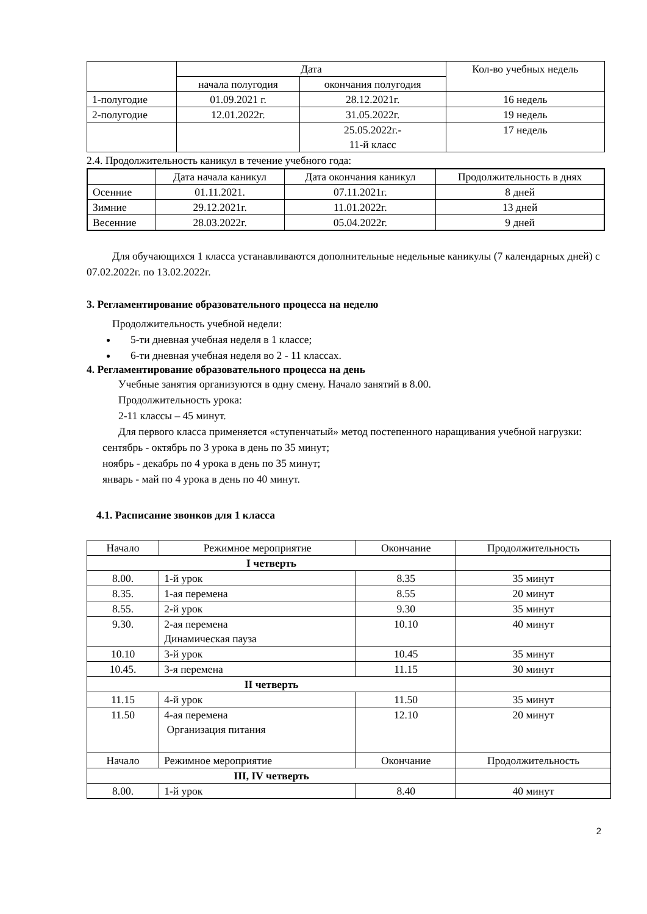| | Дата | | Кол-во учебных недель |
| --- | --- | --- | --- |
| | начала полугодия | окончания полугодия | |
| 1-полугодие | 01.09.2021 г. | 28.12.2021г. | 16 недель |
| 2-полугодие | 12.01.2022г. | 31.05.2022г. | 19 недель |
| | | 25.05.2022г.- 11-й класс | 17 недель |
2.4. Продолжительность каникул в течение учебного года:
| | Дата начала каникул | Дата окончания каникул | Продолжительность в днях |
| --- | --- | --- | --- |
| Осенние | 01.11.2021. | 07.11.2021г. | 8 дней |
| Зимние | 29.12.2021г. | 11.01.2022г. | 13 дней |
| Весенние | 28.03.2022г. | 05.04.2022г. | 9 дней |
Для обучающихся 1 класса устанавливаются дополнительные недельные каникулы (7 календарных дней) с 07.02.2022г. по 13.02.2022г.
3. Регламентирование образовательного процесса на неделю
Продолжительность учебной недели:
5-ти дневная учебная неделя в 1 классе;
6-ти дневная учебная неделя во 2 - 11 классах.
4. Регламентирование образовательного процесса на день
Учебные занятия организуются в одну смену. Начало занятий в 8.00.
Продолжительность урока:
2-11 классы – 45 минут.
Для первого класса применяется «ступенчатый» метод постепенного наращивания учебной нагрузки:
сентябрь - октябрь по 3 урока в день по 35 минут;
ноябрь - декабрь по 4 урока в день по 35 минут;
январь - май по 4 урока в день по 40 минут.
4.1. Расписание звонков для 1 класса
| Начало | Режимное мероприятие | Окончание | Продолжительность |
| I четверть | | | |
| 8.00. | 1-й урок | 8.35 | 35 минут |
| 8.35. | 1-ая перемена | 8.55 | 20 минут |
| 8.55. | 2-й урок | 9.30 | 35 минут |
| 9.30. | 2-ая перемена Динамическая пауза | 10.10 | 40 минут |
| 10.10 | 3-й урок | 10.45 | 35 минут |
| 10.45. | 3-я перемена | 11.15 | 30 минут |
| II четверть | | | |
| 11.15 | 4-й урок | 11.50 | 35 минут |
| 11.50 | 4-ая перемена Организация питания | 12.10 | 20 минут |
| Начало | Режимное мероприятие | Окончание | Продолжительность |
| III, IV четверть | | | |
| 8.00. | 1-й урок | 8.40 | 40 минут |
2